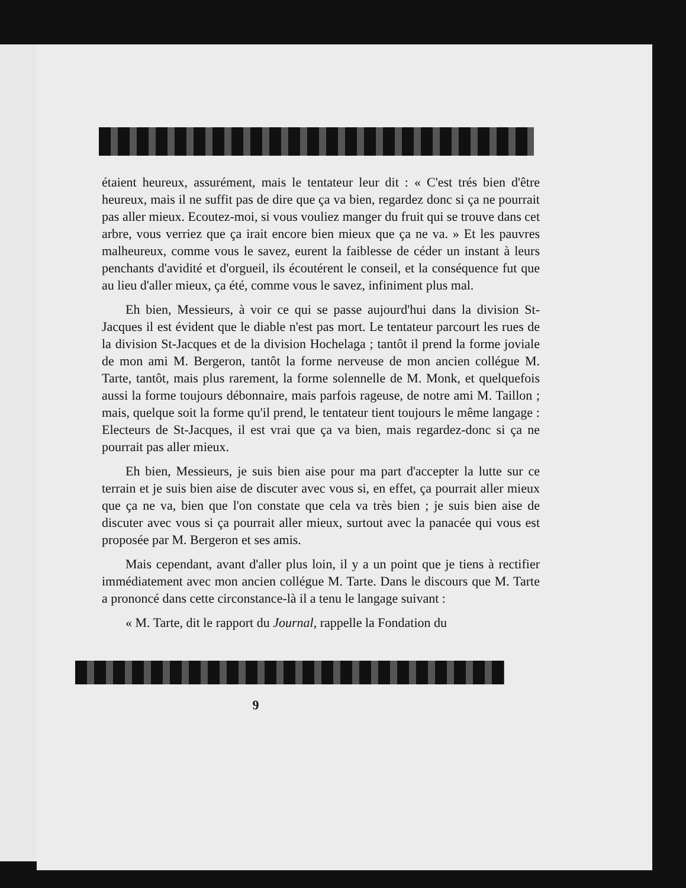étaient heureux, assurément, mais le tentateur leur dit : « C'est trés bien d'être heureux, mais il ne suffit pas de dire que ça va bien, regardez donc si ça ne pourrait pas aller mieux. Ecoutez-moi, si vous vouliez manger du fruit qui se trouve dans cet arbre, vous verriez que ça irait encore bien mieux que ça ne va. » Et les pauvres malheureux, comme vous le savez, eurent la faiblesse de céder un instant à leurs penchants d'avidité et d'orgueil, ils écoutérent le conseil, et la conséquence fut que au lieu d'aller mieux, ça été, comme vous le savez, infiniment plus mal.
Eh bien, Messieurs, à voir ce qui se passe aujourd'hui dans la division St-Jacques il est évident que le diable n'est pas mort. Le tentateur parcourt les rues de la division St-Jacques et de la division Hochelaga ; tantôt il prend la forme joviale de mon ami M. Bergeron, tantôt la forme nerveuse de mon ancien collégue M. Tarte, tantôt, mais plus rarement, la forme solennelle de M. Monk, et quelquefois aussi la forme toujours débonnaire, mais parfois rageuse, de notre ami M. Taillon ; mais, quelque soit la forme qu'il prend, le tentateur tient toujours le même langage : Electeurs de St-Jacques, il est vrai que ça va bien, mais regardez-donc si ça ne pourrait pas aller mieux.
Eh bien, Messieurs, je suis bien aise pour ma part d'accepter la lutte sur ce terrain et je suis bien aise de discuter avec vous si, en effet, ça pourrait aller mieux que ça ne va, bien que l'on constate que cela va très bien ; je suis bien aise de discuter avec vous si ça pourrait aller mieux, surtout avec la panacée qui vous est proposée par M. Bergeron et ses amis.
Mais cependant, avant d'aller plus loin, il y a un point que je tiens à rectifier immédiatement avec mon ancien collégue M. Tarte. Dans le discours que M. Tarte a prononcé dans cette circonstance-là il a tenu le langage suivant :
« M. Tarte, dit le rapport du Journal, rappelle la Fondation du
9